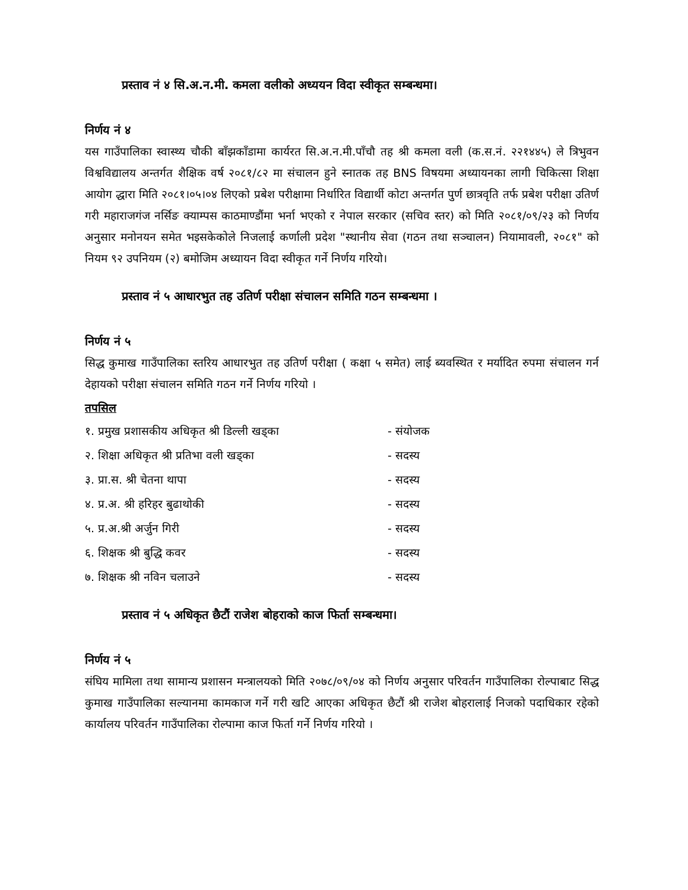प्रस्ताव नं ४ सि.अ.न.मी. कमला वलीको अध्ययन विदा स्वीकृत सम्बन्धमा।
निर्णय नं ४
यस गाउँपालिका स्वास्थ्य चौकी बाँझकाँडामा कार्यरत सि.अ.न.मी.पाँचौ तह श्री कमला वली (क.स.नं. २२१४४५) ले त्रिभुवन विश्वविद्यालय अन्तर्गत शैक्षिक वर्ष २०८१/८२ मा संचालन हुने स्नातक तह BNS विषयमा अध्यायनका लागी चिकित्सा शिक्षा आयोग द्धारा मिति २०८१।०५।०४ लिएको प्रबेश परीक्षामा निर्धारित विद्यार्थी कोटा अन्तर्गत पुर्ण छात्रवृति तर्फ प्रबेश परीक्षा उतिर्ण गरी महाराजगंज नर्सिङ क्याम्पस काठमाण्डौंमा भर्ना भएको र नेपाल सरकार (सचिव स्तर) को मिति २०८१/०९/२३ को निर्णय अनुसार मनोनयन समेत भइसकेकोले निजलाई कर्णाली प्रदेश "स्थानीय सेवा (गठन तथा सञ्चालन) नियामावली, २०८१" को नियम ९२ उपनियम (२) बमोजिम अध्यायन विदा स्वीकृत गर्ने निर्णय गरियो।
प्रस्ताव नं ५ आधारभुत तह उतिर्ण परीक्षा संचालन समिति गठन सम्बन्धमा ।
निर्णय नं ५
सिद्ध कुमाख गाउँपालिका स्तरिय आधारभुत तह उतिर्ण परीक्षा ( कक्षा ५ समेत) लाई ब्यवस्थित र मर्यादित रुपमा संचालन गर्न देहायको परीक्षा संचालन समिति गठन गर्ने निर्णय गरियो ।
तपसिल
| १. प्रमुख प्रशासकीय अधिकृत श्री डिल्ली खड्का | - संयोजक |
| २. शिक्षा अधिकृत श्री प्रतिभा वली खड्का | - सदस्य |
| ३. प्रा.स. श्री चेतना थापा | - सदस्य |
| ४. प्र.अ. श्री हरिहर बुढाथोकी | - सदस्य |
| ५. प्र.अ.श्री अर्जुन गिरी | - सदस्य |
| ६. शिक्षक श्री बुद्धि कवर | - सदस्य |
| ७. शिक्षक श्री नविन चलाउने | - सदस्य |
प्रस्ताव नं ५ अधिकृत छैटौं राजेश बोहराको काज फिर्ता सम्बन्धमा।
निर्णय नं ५
संघिय मामिला तथा सामान्य प्रशासन मन्त्रालयको मिति २०७८/०९/०४ को निर्णय अनुसार परिवर्तन गाउँपालिका रोल्पाबाट सिद्ध कुमाख गाउँपालिका सल्यानमा कामकाज गर्ने गरी खटि आएका अधिकृत छैटौं श्री राजेश बोहरालाई निजको पदाधिकार रहेको कार्यालय परिवर्तन गाउँपालिका रोल्पामा काज फिर्ता गर्ने निर्णय गरियो ।